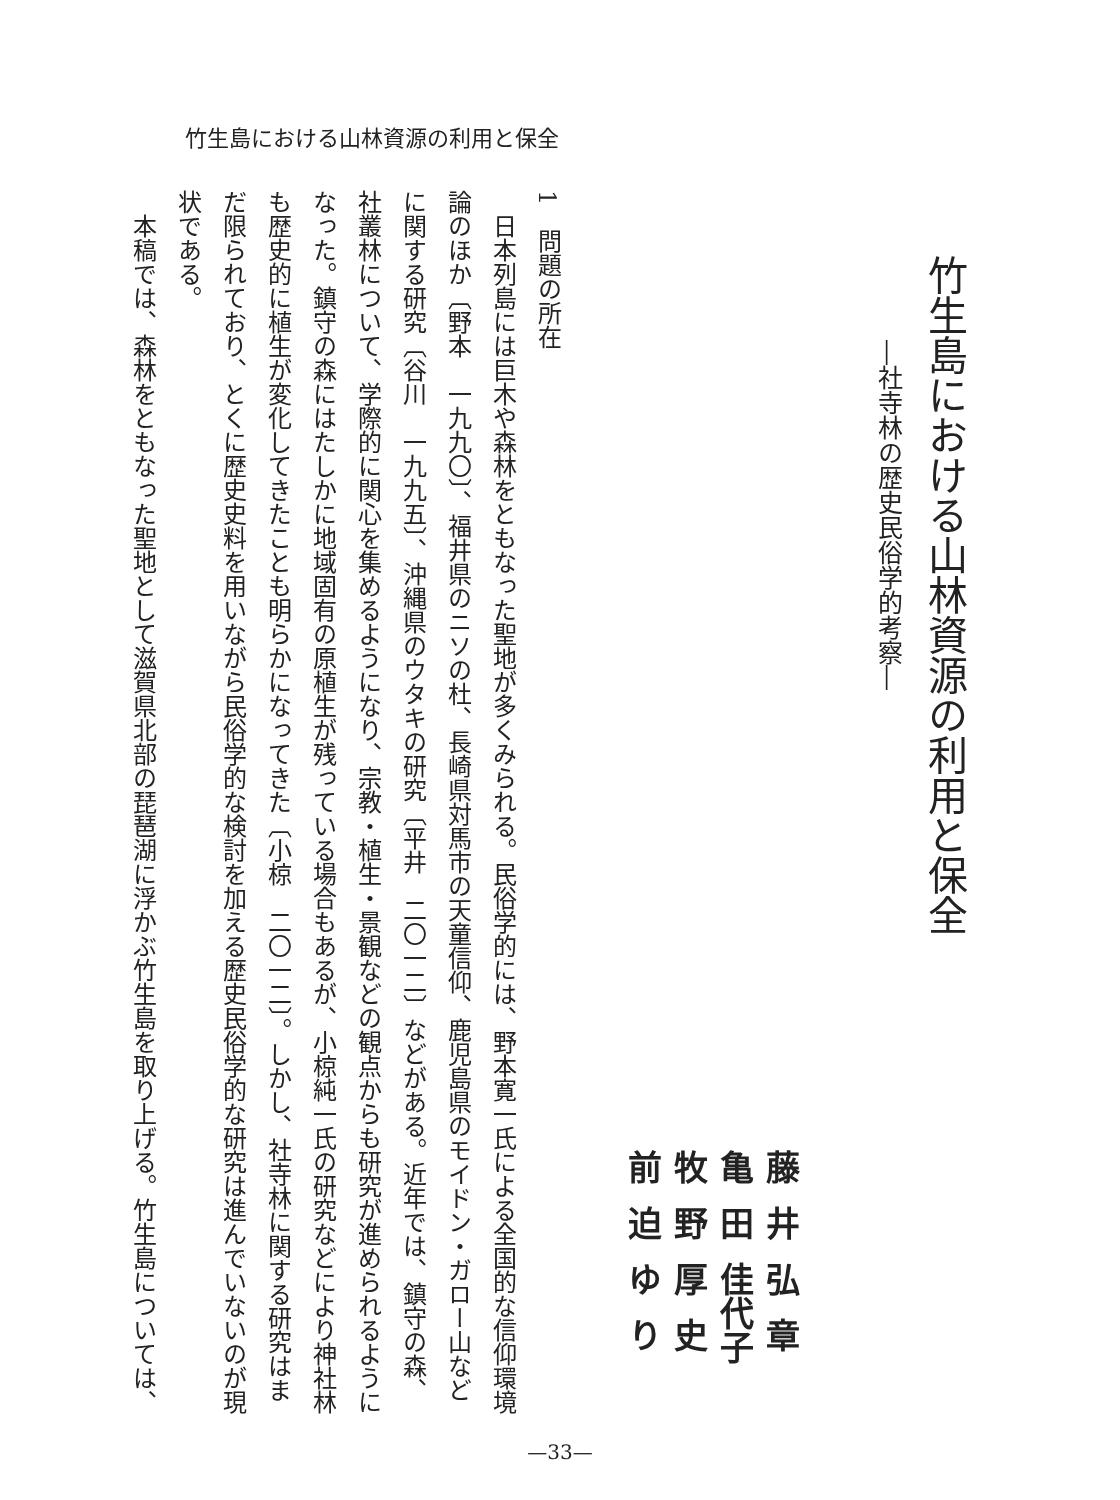竹生島における山林資源の利用と保全
竹生島における山林資源の利用と保全
―社寺林の歴史民俗学的考察―
藤井弘章
亀田佳代子
牧野厚史
前迫ゆり
1　問題の所在
　日本列島には巨木や森林をともなった聖地が多くみられる。民俗学的には、野本寛一氏による全国的な信仰環境
論のほか〔野本　一九九〇〕、福井県のニソの杜、長崎県対馬市の天童信仰、鹿児島県のモイドン・ガロー山など
に関する研究〔谷川　一九九五〕、沖縄県のウタキの研究〔平井　二〇一二〕などがある。近年では、鎮守の森、
社叢林について、学際的に関心を集めるようになり、宗教・植生・景観などの観点からも研究が進められるように
なった。鎮守の森にはたしかに地域固有の原植生が残っている場合もあるが、小椋純一氏の研究などにより神社林
も歴史的に植生が変化してきたことも明らかになってきた〔小椋　二〇一二〕。しかし、社寺林に関する研究はま
だ限られており、とくに歴史史料を用いながら民俗学的な検討を加える歴史民俗学的な研究は進んでいないのが現
状である。
　本稿では、森林をともなった聖地として滋賀県北部の琵琶湖に浮かぶ竹生島を取り上げる。竹生島については、
—33—